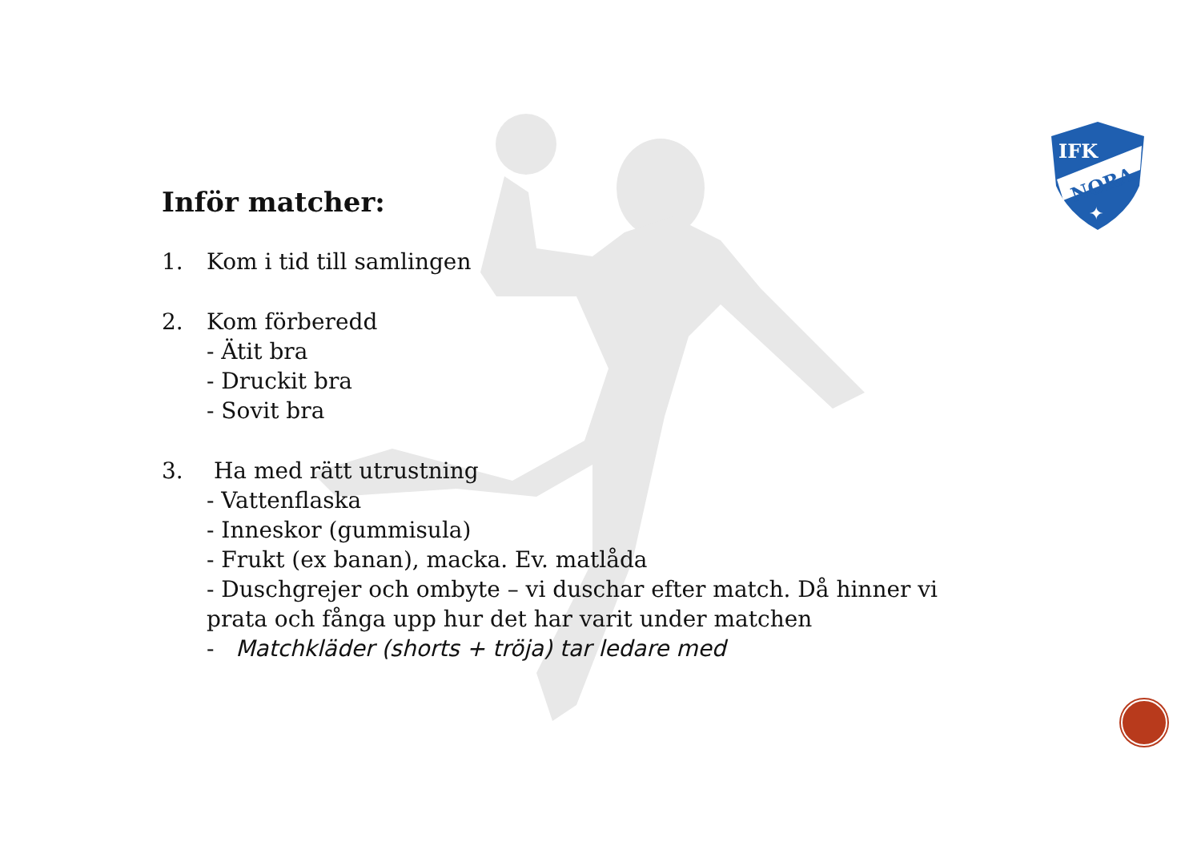IFK
NORA
✦
Inför matcher:
1. Kom i tid till samlingen
2. Kom förberedd
- Ätit bra
- Druckit bra
- Sovit bra
3. Ha med rätt utrustning
- Vattenflaska
- Inneskor (gummisula)
- Frukt (ex banan), macka. Ev. matlåda
- Duschgrejer och ombyte – vi duschar efter match. Då hinner vi
prata och fånga upp hur det har varit under matchen
- Matchkläder (shorts + tröja) tar ledare med